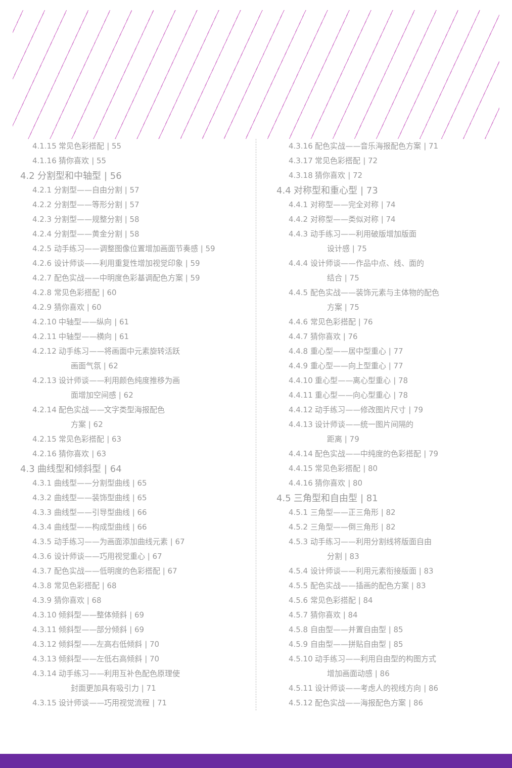4.1.15 常见色彩搭配 | 55
4.1.16 猜你喜欢 | 55
4.2 分割型和中轴型 | 56
4.2.1 分割型——自由分割 | 57
4.2.2 分割型——等形分割 | 57
4.2.3 分割型——规整分割 | 58
4.2.4 分割型——黄金分割 | 58
4.2.5 动手练习——调整图像位置增加画面节奏感 | 59
4.2.6 设计师谈——利用重复性增加视觉印象 | 59
4.2.7 配色实战——中明度色彩基调配色方案 | 59
4.2.8 常见色彩搭配 | 60
4.2.9 猜你喜欢 | 60
4.2.10 中轴型——纵向 | 61
4.2.11 中轴型——横向 | 61
4.2.12 动手练习——将画面中元素旋转活跃
画面气氛 | 62
4.2.13 设计师谈——利用颜色纯度推移为画
面增加空间感 | 62
4.2.14 配色实战——文字类型海报配色
方案 | 62
4.2.15 常见色彩搭配 | 63
4.2.16 猜你喜欢 | 63
4.3 曲线型和倾斜型 | 64
4.3.1 曲线型——分割型曲线 | 65
4.3.2 曲线型——装饰型曲线 | 65
4.3.3 曲线型——引导型曲线 | 66
4.3.4 曲线型——构成型曲线 | 66
4.3.5 动手练习——为画面添加曲线元素 | 67
4.3.6 设计师谈——巧用视觉重心 | 67
4.3.7 配色实战——低明度的色彩搭配 | 67
4.3.8 常见色彩搭配 | 68
4.3.9 猜你喜欢 | 68
4.3.10 倾斜型——整体倾斜 | 69
4.3.11 倾斜型——部分倾斜 | 69
4.3.12 倾斜型——左高右低倾斜 | 70
4.3.13 倾斜型——左低右高倾斜 | 70
4.3.14 动手练习——利用互补色配色原理使
封面更加具有吸引力 | 71
4.3.15 设计师谈——巧用视觉流程 | 71
4.3.16 配色实战——音乐海报配色方案 | 71
4.3.17 常见色彩搭配 | 72
4.3.18 猜你喜欢 | 72
4.4 对称型和重心型 | 73
4.4.1 对称型——完全对称 | 74
4.4.2 对称型——类似对称 | 74
4.4.3 动手练习——利用破版增加版面
设计感 | 75
4.4.4 设计师谈——作品中点、线、面的
结合 | 75
4.4.5 配色实战——装饰元素与主体物的配色
方案 | 75
4.4.6 常见色彩搭配 | 76
4.4.7 猜你喜欢 | 76
4.4.8 重心型——居中型重心 | 77
4.4.9 重心型——向上型重心 | 77
4.4.10 重心型——离心型重心 | 78
4.4.11 重心型——向心型重心 | 78
4.4.12 动手练习——修改图片尺寸 | 79
4.4.13 设计师谈——统一图片间隔的
距离 | 79
4.4.14 配色实战——中纯度的色彩搭配 | 79
4.4.15 常见色彩搭配 | 80
4.4.16 猜你喜欢 | 80
4.5 三角型和自由型 | 81
4.5.1 三角型——正三角形 | 82
4.5.2 三角型——倒三角形 | 82
4.5.3 动手练习——利用分割线将版面自由
分割 | 83
4.5.4 设计师谈——利用元素衔接版面 | 83
4.5.5 配色实战——插画的配色方案 | 83
4.5.6 常见色彩搭配 | 84
4.5.7 猜你喜欢 | 84
4.5.8 自由型——并置自由型 | 85
4.5.9 自由型——拼贴自由型 | 85
4.5.10 动手练习——利用自由型的构图方式
增加画面动感 | 86
4.5.11 设计师谈——考虑人的视线方向 | 86
4.5.12 配色实战——海报配色方案 | 86